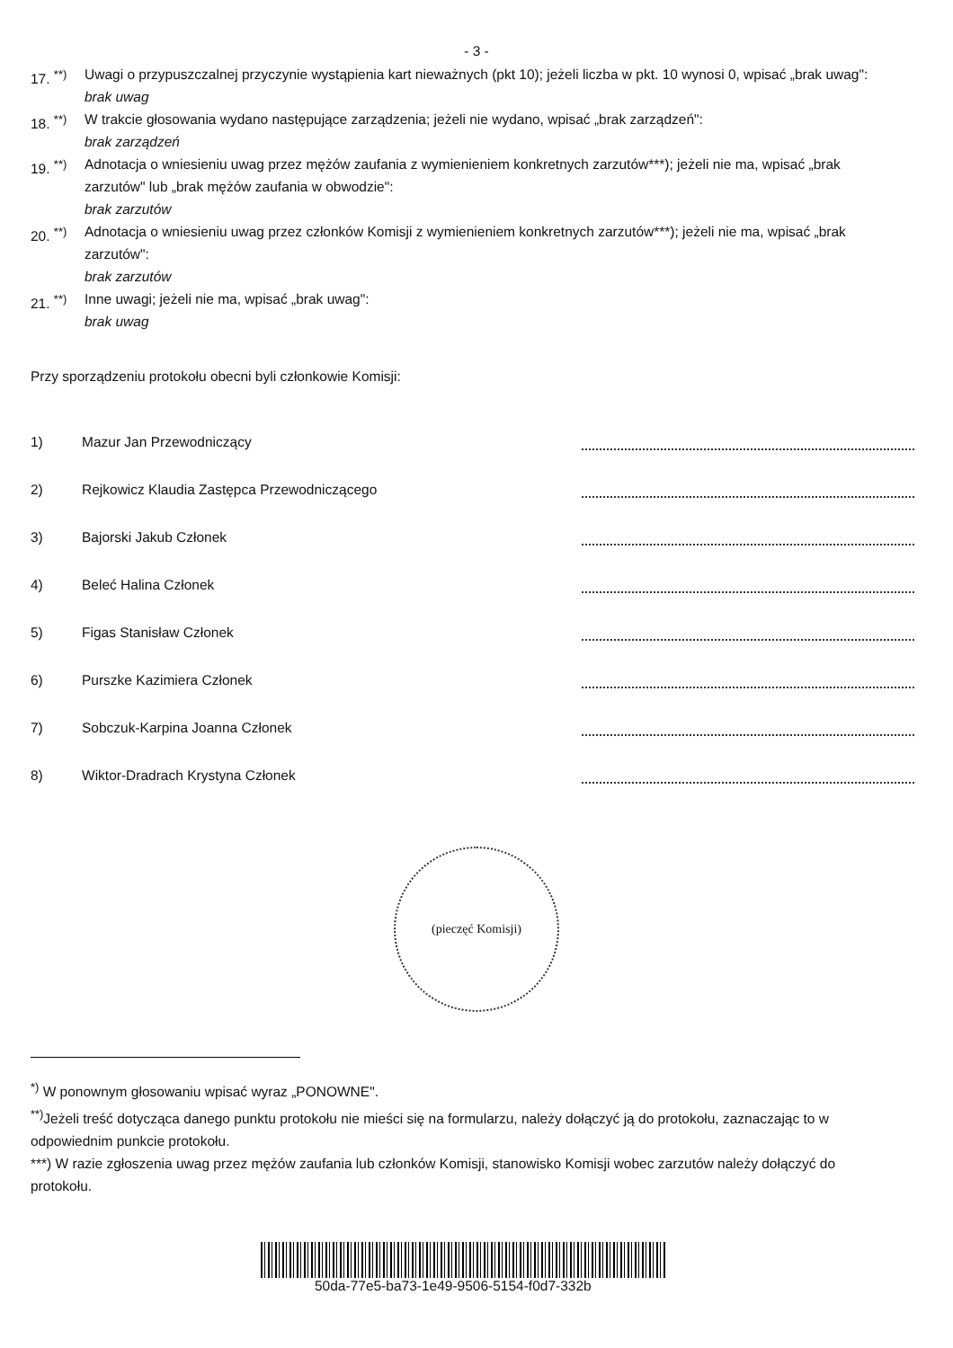- 3 -
17. <sup>**)</sup>
Uwagi o przypuszczalnej przyczynie wystąpienia kart nieważnych (pkt 10); jeżeli liczba w pkt. 10 wynosi 0, wpisać „brak uwag":
brak uwag
18. <sup>**)</sup>
W trakcie głosowania wydano następujące zarządzenia; jeżeli nie wydano, wpisać „brak zarządzeń":
brak zarządzeń
19. <sup>**)</sup>
Adnotacja o wniesieniu uwag przez mężów zaufania z wymienieniem konkretnych zarzutów***); jeżeli nie ma, wpisać „brak zarzutów" lub „brak mężów zaufania w obwodzie":
brak zarzutów
20. <sup>**)</sup>
Adnotacja o wniesieniu uwag przez członków Komisji z wymienieniem konkretnych zarzutów***); jeżeli nie ma, wpisać „brak zarzutów":
brak zarzutów
21. <sup>**)</sup>
Inne uwagi; jeżeli nie ma, wpisać „brak uwag":
brak uwag
Przy sporządzeniu protokołu obecni byli członkowie Komisji:
1) Mazur Jan Przewodniczący
2) Rejkowicz Klaudia Zastępca Przewodniczącego
3) Bajorski Jakub Członek
4) Beleć Halina Członek
5) Figas Stanisław Członek
6) Purszke Kazimiera Członek
7) Sobczuk-Karpina Joanna Członek
8) Wiktor-Dradrach Krystyna Członek
(pieczęć Komisji)
<sup>*)</sup> W ponownym głosowaniu wpisać wyraz „PONOWNE".
<sup>**)</sup> Jeżeli treść dotycząca danego punktu protokołu nie mieści się na formularzu, należy dołączyć ją do protokołu, zaznaczając to w odpowiednim punkcie protokołu.
***) W razie zgłoszenia uwag przez mężów zaufania lub członków Komisji, stanowisko Komisji wobec zarzutów należy dołączyć do protokołu.
50da-77e5-ba73-1e49-9506-5154-f0d7-332b